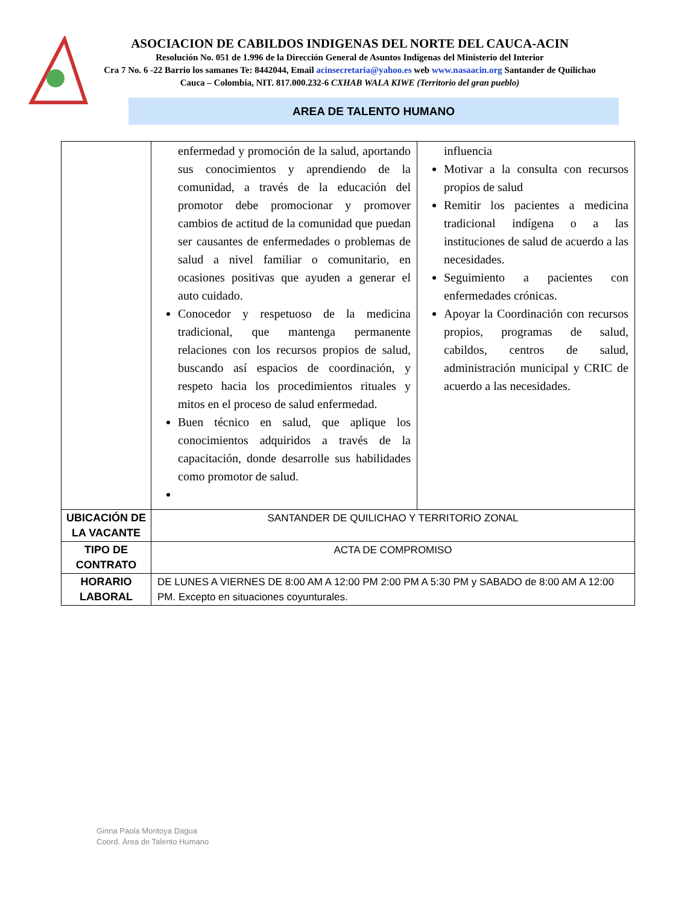ASOCIACION DE CABILDOS INDIGENAS DEL NORTE DEL CAUCA-ACIN
Resolución No. 051 de 1.996 de la Dirección General de Asuntos Indígenas del Ministerio del Interior
Cra 7 No. 6 -22 Barrio los samanes Te: 8442044, Email acinsecretaria@yahoo.es web www.nasaacin.org Santander de Quilichao Cauca – Colombia, NIT. 817.000.232-6 CXHAB WALA KIWE (Territorio del gran pueblo)
AREA DE TALENTO HUMANO
| | enfermedad y promoción de la salud, aportando sus conocimientos y aprendiendo de la comunidad, a través de la educación del promotor debe promocionar y promover cambios de actitud de la comunidad que puedan ser causantes de enfermedades o problemas de salud a nivel familiar o comunitario, en ocasiones positivas que ayuden a generar el auto cuidado. Conocedor y respetuoso de la medicina tradicional, que mantenga permanente relaciones con los recursos propios de salud, buscando así espacios de coordinación, y respeto hacia los procedimientos rituales y mitos en el proceso de salud enfermedad. Buen técnico en salud, que aplique los conocimientos adquiridos a través de la capacitación, donde desarrolle sus habilidades como promotor de salud. | influencia Motivar a la consulta con recursos propios de salud Remitir los pacientes a medicina tradicional indígena o a las instituciones de salud de acuerdo a las necesidades. Seguimiento a pacientes con enfermedades crónicas. Apoyar la Coordinación con recursos propios, programas de salud, cabildos, centros de salud, administración municipal y CRIC de acuerdo a las necesidades. |
| UBICACIÓN DE LA VACANTE | SANTANDER DE QUILICHAO Y TERRITORIO ZONAL | |
| TIPO DE CONTRATO | ACTA DE COMPROMISO | |
| HORARIO LABORAL | DE LUNES A VIERNES DE 8:00 AM A 12:00 PM 2:00 PM A 5:30 PM y SABADO de 8:00 AM A 12:00 PM. Excepto en situaciones coyunturales. | |
Ginna Paola Montoya Dagua
Coord. Área de Talento Humano